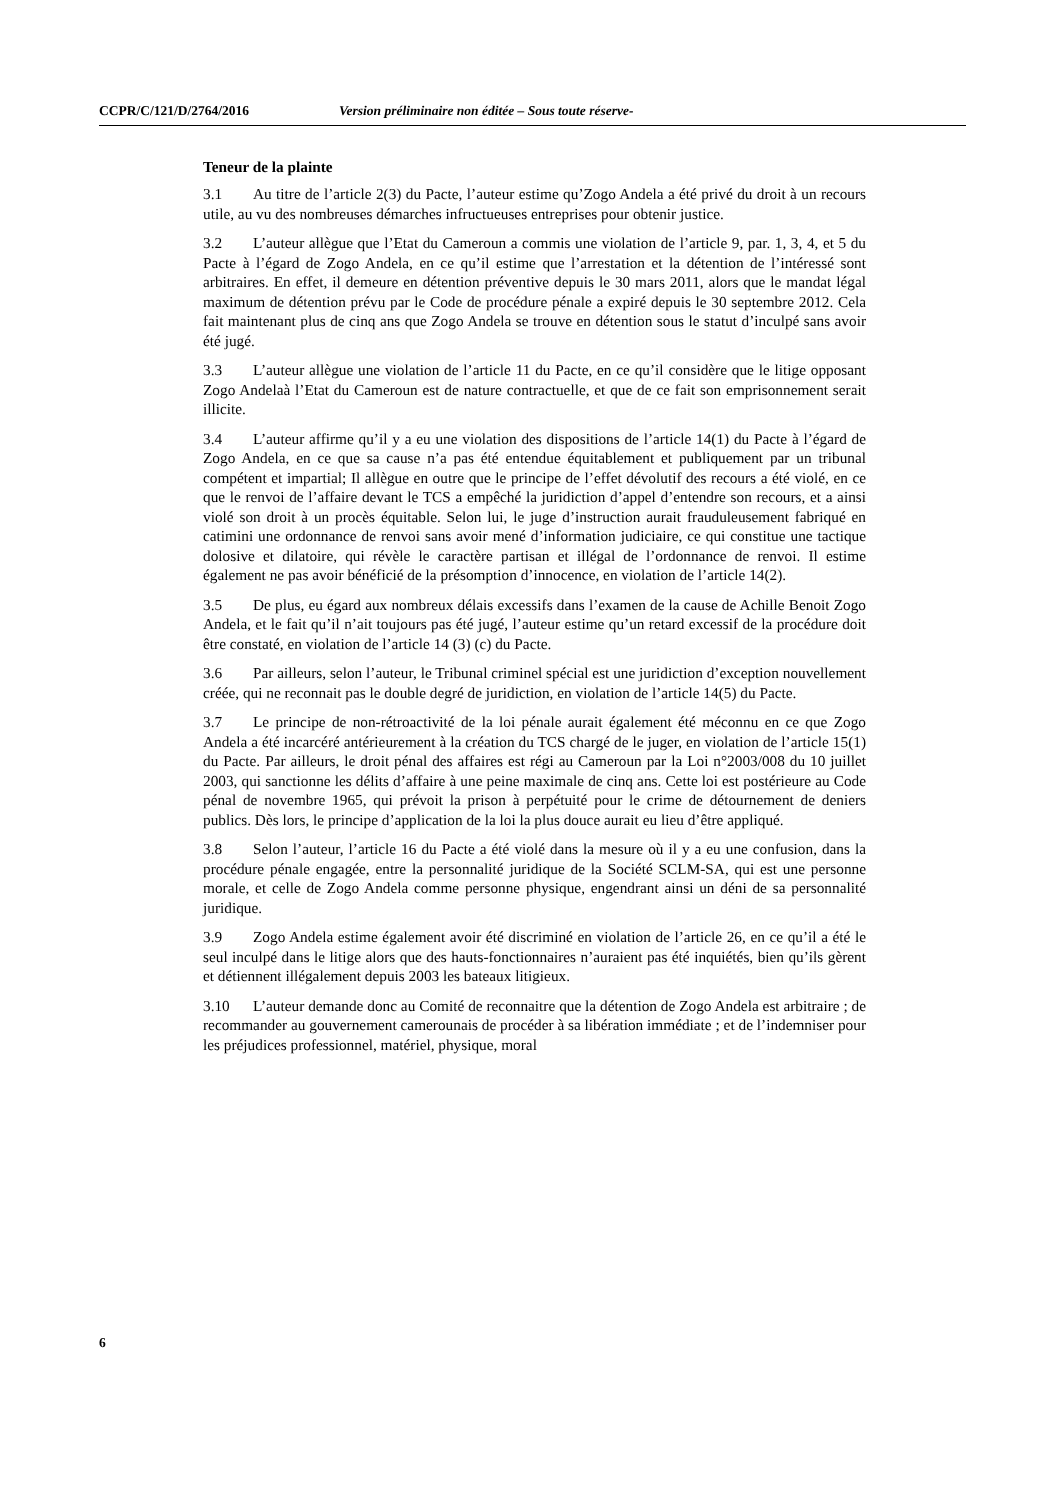CCPR/C/121/D/2764/2016 Version préliminaire non éditée – Sous toute réserve-
Teneur de la plainte
3.1 Au titre de l’article 2(3) du Pacte, l’auteur estime qu’Zogo Andela a été privé du droit à un recours utile, au vu des nombreuses démarches infructueuses entreprises pour obtenir justice.
3.2 L’auteur allègue que l’Etat du Cameroun a commis une violation de l’article 9, par. 1, 3, 4, et 5 du Pacte à l’égard de Zogo Andela, en ce qu’il estime que l’arrestation et la détention de l’intéressé sont arbitraires. En effet, il demeure en détention préventive depuis le 30 mars 2011, alors que le mandat légal maximum de détention prévu par le Code de procédure pénale a expiré depuis le 30 septembre 2012. Cela fait maintenant plus de cinq ans que Zogo Andela se trouve en détention sous le statut d’inculpé sans avoir été jugé.
3.3 L’auteur allègue une violation de l’article 11 du Pacte, en ce qu’il considère que le litige opposant Zogo Andelaà l’Etat du Cameroun est de nature contractuelle, et que de ce fait son emprisonnement serait illicite.
3.4 L’auteur affirme qu’il y a eu une violation des dispositions de l’article 14(1) du Pacte à l’égard de Zogo Andela, en ce que sa cause n’a pas été entendue équitablement et publiquement par un tribunal compétent et impartial; Il allègue en outre que le principe de l’effet dévolutif des recours a été violé, en ce que le renvoi de l’affaire devant le TCS a empêché la juridiction d’appel d’entendre son recours, et a ainsi violé son droit à un procès équitable. Selon lui, le juge d’instruction aurait frauduleusement fabriqué en catimini une ordonnance de renvoi sans avoir mené d’information judiciaire, ce qui constitue une tactique dolosive et dilatoire, qui révèle le caractère partisan et illégal de l’ordonnance de renvoi. Il estime également ne pas avoir bénéficié de la présomption d’innocence, en violation de l’article 14(2).
3.5 De plus, eu égard aux nombreux délais excessifs dans l’examen de la cause de Achille Benoit Zogo Andela, et le fait qu’il n’ait toujours pas été jugé, l’auteur estime qu’un retard excessif de la procédure doit être constaté, en violation de l’article 14 (3) (c) du Pacte.
3.6 Par ailleurs, selon l’auteur, le Tribunal criminel spécial est une juridiction d’exception nouvellement créée, qui ne reconnait pas le double degré de juridiction, en violation de l’article 14(5) du Pacte.
3.7 Le principe de non-rétroactivité de la loi pénale aurait également été méconnu en ce que Zogo Andela a été incarcéré antérieurement à la création du TCS chargé de le juger, en violation de l’article 15(1) du Pacte. Par ailleurs, le droit pénal des affaires est régi au Cameroun par la Loi n°2003/008 du 10 juillet 2003, qui sanctionne les délits d’affaire à une peine maximale de cinq ans. Cette loi est postérieure au Code pénal de novembre 1965, qui prévoit la prison à perpétuité pour le crime de détournement de deniers publics. Dès lors, le principe d’application de la loi la plus douce aurait eu lieu d’être appliqué.
3.8 Selon l’auteur, l’article 16 du Pacte a été violé dans la mesure où il y a eu une confusion, dans la procédure pénale engagée, entre la personnalité juridique de la Société SCLM-SA, qui est une personne morale, et celle de Zogo Andela comme personne physique, engendrant ainsi un déni de sa personnalité juridique.
3.9 Zogo Andela estime également avoir été discriminé en violation de l’article 26, en ce qu’il a été le seul inculpé dans le litige alors que des hauts-fonctionnaires n’auraient pas été inquiétés, bien qu’ils gèrent et détiennent illégalement depuis 2003 les bateaux litigieux.
3.10 L’auteur demande donc au Comité de reconnaitre que la détention de Zogo Andela est arbitraire ; de recommander au gouvernement camerounais de procéder à sa libération immédiate ; et de l’indemniser pour les préjudices professionnel, matériel, physique, moral
6